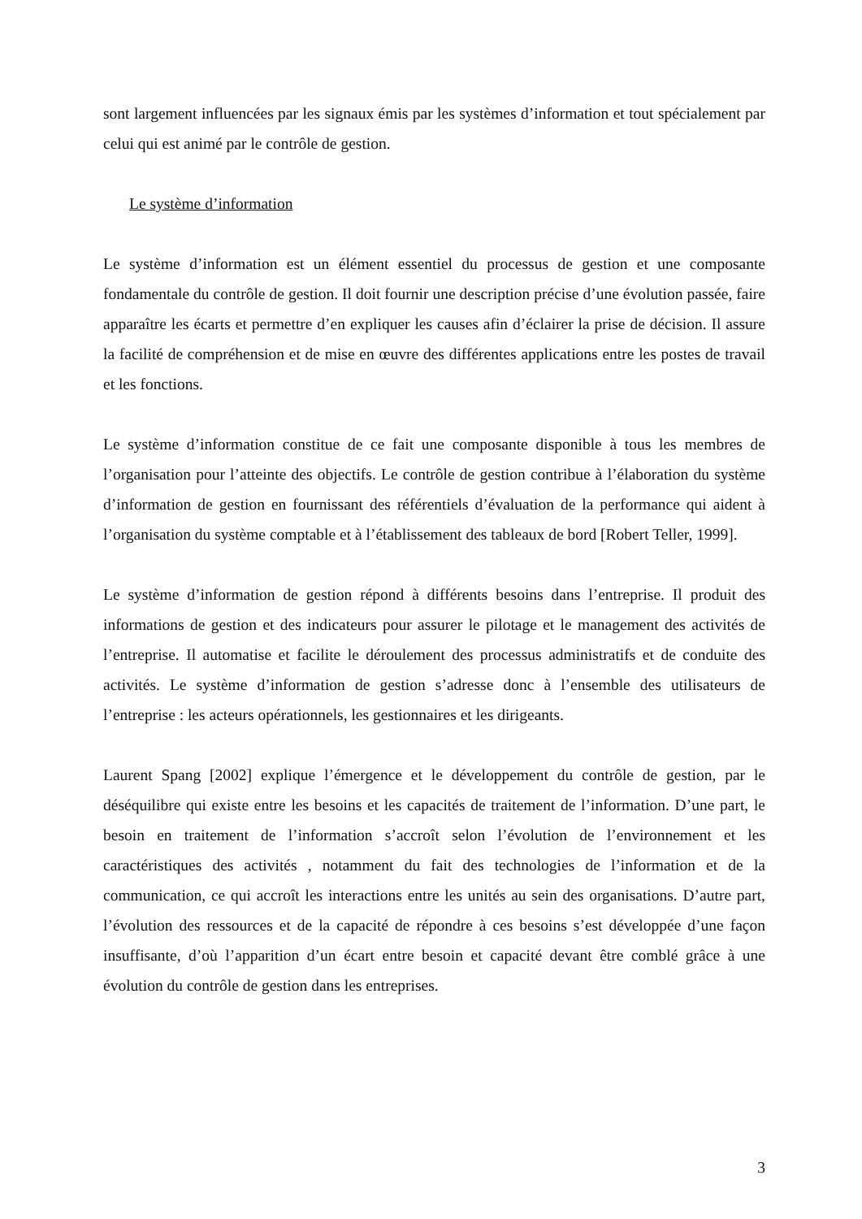sont largement influencées par les signaux émis par les systèmes d’information et tout spécialement par celui qui est animé par le contrôle de gestion.
Le système d’information
Le système d’information est un élément essentiel du processus de gestion et une composante fondamentale du contrôle de gestion. Il doit fournir une description précise d’une évolution passée, faire apparaître les écarts et permettre d’en expliquer les causes afin d’éclairer la prise de décision. Il assure la facilité de compréhension et de mise en œuvre des différentes applications entre les postes de travail et les fonctions.
Le système d’information constitue de ce fait une composante disponible à tous les membres de l’organisation pour l’atteinte des objectifs. Le contrôle de gestion contribue à l’élaboration du système d’information de gestion en fournissant des référentiels d’évaluation de la performance qui aident à l’organisation du système comptable et à l’établissement des tableaux de bord [Robert Teller, 1999].
Le système d’information de gestion répond à différents besoins dans l’entreprise. Il produit des informations de gestion et des indicateurs pour assurer le pilotage et le management des activités de l’entreprise. Il automatise et facilite le déroulement des processus administratifs et de conduite des activités. Le système d’information de gestion s’adresse donc à l’ensemble des utilisateurs de l’entreprise : les acteurs opérationnels, les gestionnaires et les dirigeants.
Laurent Spang [2002] explique l’émergence et le développement du contrôle de gestion, par le déséquilibre qui existe entre les besoins et les capacités de traitement de l’information. D’une part, le besoin en traitement de l’information s’accroît selon l’évolution de l’environnement et les caractéristiques des activités , notamment du fait des technologies de l’information et de la communication, ce qui accroît les interactions entre les unités au sein des organisations. D’autre part, l’évolution des ressources et de la capacité de répondre à ces besoins s’est développée d’une façon insuffisante, d’où l’apparition d’un écart entre besoin et capacité devant être comblé grâce à une évolution du contrôle de gestion dans les entreprises.
3